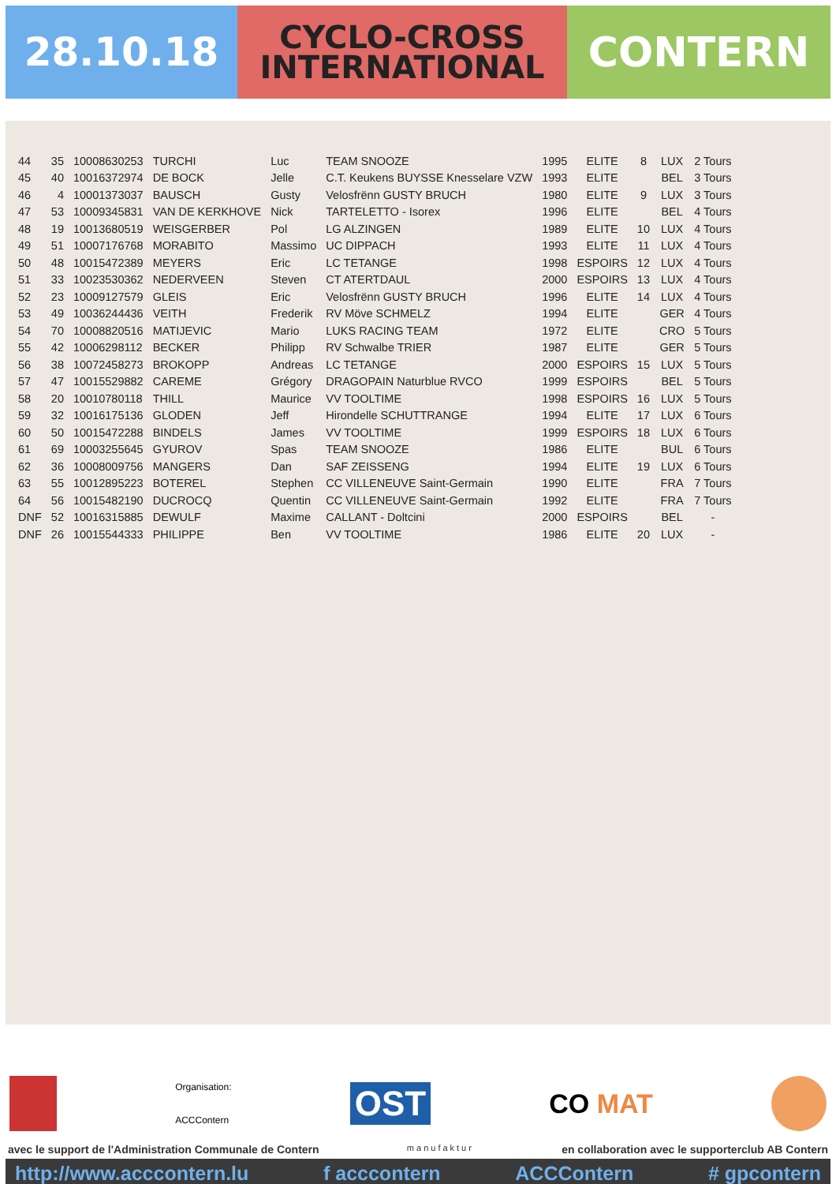28.10.18
CYCLO-CROSS
INTERNATIONAL
CONTERN
| 44 | 35 | 10008630253 | TURCHI | Luc | TEAM SNOOZE | 1995 | ELITE | 8 | LUX | 2 Tours |
| 45 | 40 | 10016372974 | DE BOCK | Jelle | C.T. Keukens BUYSSE Knesselare VZW | 1993 | ELITE | | BEL | 3 Tours |
| 46 | 4 | 10001373037 | BAUSCH | Gusty | Velosfrënn GUSTY BRUCH | 1980 | ELITE | 9 | LUX | 3 Tours |
| 47 | 53 | 10009345831 | VAN DE KERKHOVE | Nick | TARTELETTO - Isorex | 1996 | ELITE | | BEL | 4 Tours |
| 48 | 19 | 10013680519 | WEISGERBER | Pol | LG ALZINGEN | 1989 | ELITE | 10 | LUX | 4 Tours |
| 49 | 51 | 10007176768 | MORABITO | Massimo | UC DIPPACH | 1993 | ELITE | 11 | LUX | 4 Tours |
| 50 | 48 | 10015472389 | MEYERS | Eric | LC TETANGE | 1998 | ESPOIRS | 12 | LUX | 4 Tours |
| 51 | 33 | 10023530362 | NEDERVEEN | Steven | CT ATERTDAUL | 2000 | ESPOIRS | 13 | LUX | 4 Tours |
| 52 | 23 | 10009127579 | GLEIS | Eric | Velosfrënn GUSTY BRUCH | 1996 | ELITE | 14 | LUX | 4 Tours |
| 53 | 49 | 10036244436 | VEITH | Frederik | RV Möve SCHMELZ | 1994 | ELITE | | GER | 4 Tours |
| 54 | 70 | 10008820516 | MATIJEVIC | Mario | LUKS RACING TEAM | 1972 | ELITE | | CRO | 5 Tours |
| 55 | 42 | 10006298112 | BECKER | Philipp | RV Schwalbe TRIER | 1987 | ELITE | | GER | 5 Tours |
| 56 | 38 | 10072458273 | BROKOPP | Andreas | LC TETANGE | 2000 | ESPOIRS | 15 | LUX | 5 Tours |
| 57 | 47 | 10015529882 | CAREME | Grégory | DRAGOPAIN Naturblue RVCO | 1999 | ESPOIRS | | BEL | 5 Tours |
| 58 | 20 | 10010780118 | THILL | Maurice | VV TOOLTIME | 1998 | ESPOIRS | 16 | LUX | 5 Tours |
| 59 | 32 | 10016175136 | GLODEN | Jeff | Hirondelle SCHUTTRANGE | 1994 | ELITE | 17 | LUX | 6 Tours |
| 60 | 50 | 10015472288 | BINDELS | James | VV TOOLTIME | 1999 | ESPOIRS | 18 | LUX | 6 Tours |
| 61 | 69 | 10003255645 | GYUROV | Spas | TEAM SNOOZE | 1986 | ELITE | | BUL | 6 Tours |
| 62 | 36 | 10008009756 | MANGERS | Dan | SAF ZEISSENG | 1994 | ELITE | 19 | LUX | 6 Tours |
| 63 | 55 | 10012895223 | BOTEREL | Stephen | CC VILLENEUVE Saint-Germain | 1990 | ELITE | | FRA | 7 Tours |
| 64 | 56 | 10015482190 | DUCROCQ | Quentin | CC VILLENEUVE Saint-Germain | 1992 | ELITE | | FRA | 7 Tours |
| DNF | 52 | 10016315885 | DEWULF | Maxime | CALLANT - Doltcini | 2000 | ESPOIRS | | BEL | - |
| DNF | 26 | 10015544333 | PHILIPPE | Ben | VV TOOLTIME | 1986 | ELITE | 20 | LUX | - |
Organisation:
ACCContern
OST
CO MAT
avec le support de l'Administration Communale de Contern manufaktur en collaboration avec le supporterclub AB Contern
http://www.acccontern.lu f acccontern ACCContern # gpcontern